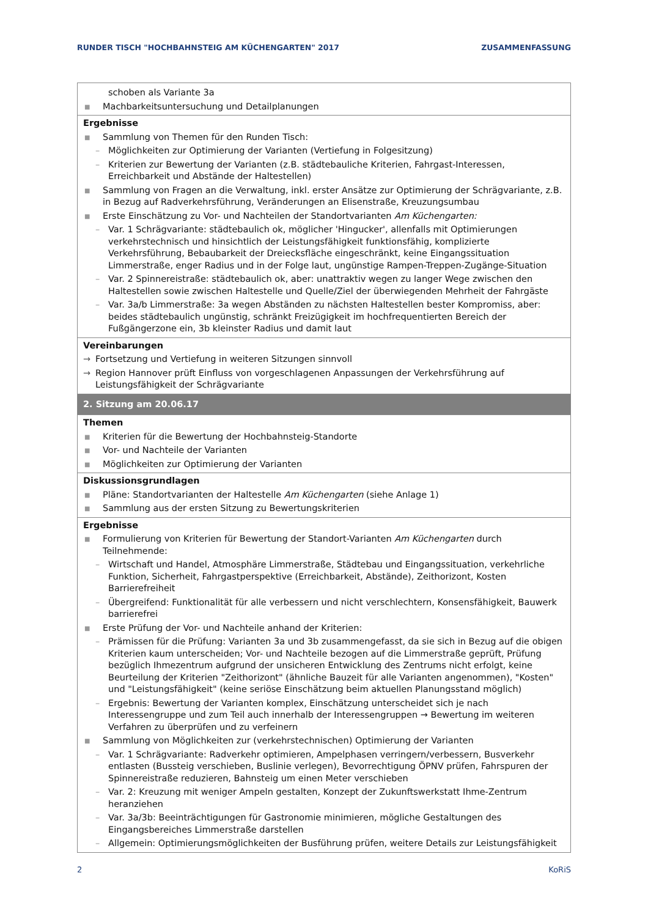RUNDER TISCH "HOCHBAHNSTEIG AM KÜCHENGARTEN" 2017 ZUSAMMENFASSUNG
| schoben als Variante 3a ■ Machbarkeitsuntersuchung und Detailplanungen |
| Ergebnisse ■ Sammlung von Themen für den Runden Tisch: – Möglichkeiten zur Optimierung der Varianten (Vertiefung in Folgesitzung) – Kriterien zur Bewertung der Varianten (z.B. städtebauliche Kriterien, Fahrgast-Interessen, Erreichbarkeit und Abstände der Haltestellen) ■ Sammlung von Fragen an die Verwaltung, inkl. erster Ansätze zur Optimierung der Schrägvariante, z.B. in Bezug auf Radverkehrsführung, Veränderungen an Elisenstraße, Kreuzungsumbau ■ Erste Einschätzung zu Vor- und Nachteilen der Standortvarianten Am Küchengarten: – Var. 1 Schrägvariante: städtebaulich ok, möglicher 'Hingucker', allenfalls mit Optimierungen verkehrstechnisch und hinsichtlich der Leistungsfähigkeit funktionsfähig, komplizierte Verkehrsführung, Bebaubarkeit der Dreiecksfläche eingeschränkt, keine Eingangssituation Limmerstraße, enger Radius und in der Folge laut, ungünstige Rampen-Treppen-Zugänge-Situation – Var. 2 Spinnereistraße: städtebaulich ok, aber: unattraktiv wegen zu langer Wege zwischen den Haltestellen sowie zwischen Haltestelle und Quelle/Ziel der überwiegenden Mehrheit der Fahrgäste – Var. 3a/b Limmerstraße: 3a wegen Abständen zu nächsten Haltestellen bester Kompromiss, aber: beides städtebaulich ungünstig, schränkt Freizügigkeit im hochfrequentierten Bereich der Fußgängerzone ein, 3b kleinster Radius und damit laut |
| Vereinbarungen → Fortsetzung und Vertiefung in weiteren Sitzungen sinnvoll → Region Hannover prüft Einfluss von vorgeschlagenen Anpassungen der Verkehrsführung auf Leistungsfähigkeit der Schrägvariante |
| 2. Sitzung am 20.06.17 |
| Themen ■ Kriterien für die Bewertung der Hochbahnsteig-Standorte ■ Vor- und Nachteile der Varianten ■ Möglichkeiten zur Optimierung der Varianten |
| Diskussionsgrundlagen ■ Pläne: Standortvarianten der Haltestelle Am Küchengarten (siehe Anlage 1) ■ Sammlung aus der ersten Sitzung zu Bewertungskriterien |
| Ergebnisse ■ Formulierung von Kriterien für Bewertung der Standort-Varianten Am Küchengarten durch Teilnehmende: – Wirtschaft und Handel, Atmosphäre Limmerstraße, Städtebau und Eingangssituation, verkehrliche Funktion, Sicherheit, Fahrgastperspektive (Erreichbarkeit, Abstände), Zeithorizont, Kosten Barrierefreiheit – Übergreifend: Funktionalität für alle verbessern und nicht verschlechtern, Konsensfähigkeit, Bauwerk barrierefrei ■ Erste Prüfung der Vor- und Nachteile anhand der Kriterien: – Prämissen für die Prüfung: Varianten 3a und 3b zusammengefasst, da sie sich in Bezug auf die obigen Kriterien kaum unterscheiden; Vor- und Nachteile bezogen auf die Limmerstraße geprüft, Prüfung bezüglich Ihmezentrum aufgrund der unsicheren Entwicklung des Zentrums nicht erfolgt, keine Beurteilung der Kriterien "Zeithorizont" (ähnliche Bauzeit für alle Varianten angenommen), "Kosten" und "Leistungsfähigkeit" (keine seriöse Einschätzung beim aktuellen Planungsstand möglich) – Ergebnis: Bewertung der Varianten komplex, Einschätzung unterscheidet sich je nach Interessengruppe und zum Teil auch innerhalb der Interessengruppen → Bewertung im weiteren Verfahren zu überprüfen und zu verfeinern ■ Sammlung von Möglichkeiten zur (verkehrstechnischen) Optimierung der Varianten – Var. 1 Schrägvariante: Radverkehr optimieren, Ampelphasen verringern/verbessern, Busverkehr entlasten (Bussteig verschieben, Buslinie verlegen), Bevorrechtigung ÖPNV prüfen, Fahrspuren der Spinnereistraße reduzieren, Bahnsteig um einen Meter verschieben – Var. 2: Kreuzung mit weniger Ampeln gestalten, Konzept der Zukunftswerkstatt Ihme-Zentrum heranziehen – Var. 3a/3b: Beeinträchtigungen für Gastronomie minimieren, mögliche Gestaltungen des Eingangsbereiches Limmerstraße darstellen – Allgemein: Optimierungsmöglichkeiten der Busführung prüfen, weitere Details zur Leistungsfähigkeit |
2 KoRiS